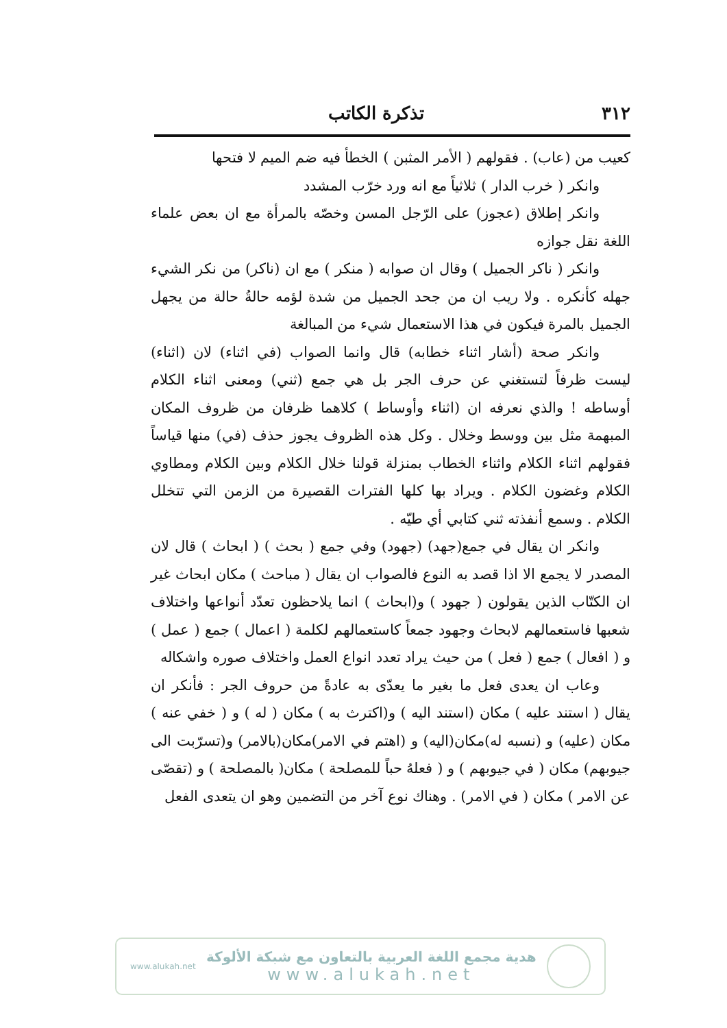٣١٢ تذكرة الكاتب
كعيب من (عاب) . فقولهم ( الأمر المثبن ) الخطأ فيه ضم الميم لا فتحها
وانكر ( خرب الدار ) ثلاثياً مع انه ورد خرّب المشدد
وانكر إطلاق (عجوز) على الرّجل المسن وخصّه بالمرأة مع ان بعض علماء اللغة نقل جوازه
وانكر ( ناكر الجميل ) وقال ان صوابه ( منكر ) مع ان (ناكر) من نكر الشيء جهله كأنكره . ولا ريب ان من جحد الجميل من شدة لؤمه حالةُ حالة من يجهل الجميل بالمرة فيكون في هذا الاستعمال شيء من المبالغة
وانكر صحة (أشار اثناء خطابه) قال وانما الصواب (في اثناء) لان (اثناء) ليست ظرفاً لتستغني عن حرف الجر بل هي جمع (ثني) ومعنى اثناء الكلام أوساطه ! والذي نعرفه ان (اثناء وأوساط ) كلاهما ظرفان من ظروف المكان المبهمة مثل بين ووسط وخلال . وكل هذه الظروف يجوز حذف (في) منها قياساً فقولهم اثناء الكلام واثناء الخطاب بمنزلة قولنا خلال الكلام وبين الكلام ومطاوي الكلام وغضون الكلام . ويراد بها كلها الفترات القصيرة من الزمن التي تتخلل الكلام . وسمع أنفذته ثني كتابي أي طيّه .
وانكر ان يقال في جمع(جهد) (جهود) وفي جمع ( بحث ) ( ابحاث ) قال لان المصدر لا يجمع الا اذا قصد به النوع فالصواب ان يقال ( مباحث ) مكان ابحاث غير ان الكتّاب الذين يقولون ( جهود ) و(ابحاث ) انما يلاحظون تعدّد أنواعها واختلاف شعبها فاستعمالهم لابحاث وجهود جمعاً كاستعمالهم لكلمة ( اعمال ) جمع ( عمل ) و ( افعال ) جمع ( فعل ) من حيث يراد تعدد انواع العمل واختلاف صوره واشكاله
وعاب ان يعدى فعل ما بغير ما يعدّى به عادةً من حروف الجر : فأنكر ان يقال ( استند عليه ) مكان (استند اليه ) و(اكترث به ) مكان ( له ) و ( خفي عنه ) مكان (عليه) و (نسبه له)مكان(اليه) و (اهتم في الامر)مكان(بالامر) و(تسرّبت الى جيوبهم) مكان ( في جيوبهم ) و ( فعلهُ حباً للمصلحة ) مكان( بالمصلحة ) و (تقصّى عن الامر ) مكان ( في الامر) . وهناك نوع آخر من التضمين وهو ان يتعدى الفعل
www.alukah.net
هدية مجمع اللغة العربية بالتعاون مع شبكة الألوكة
www.alukah.net